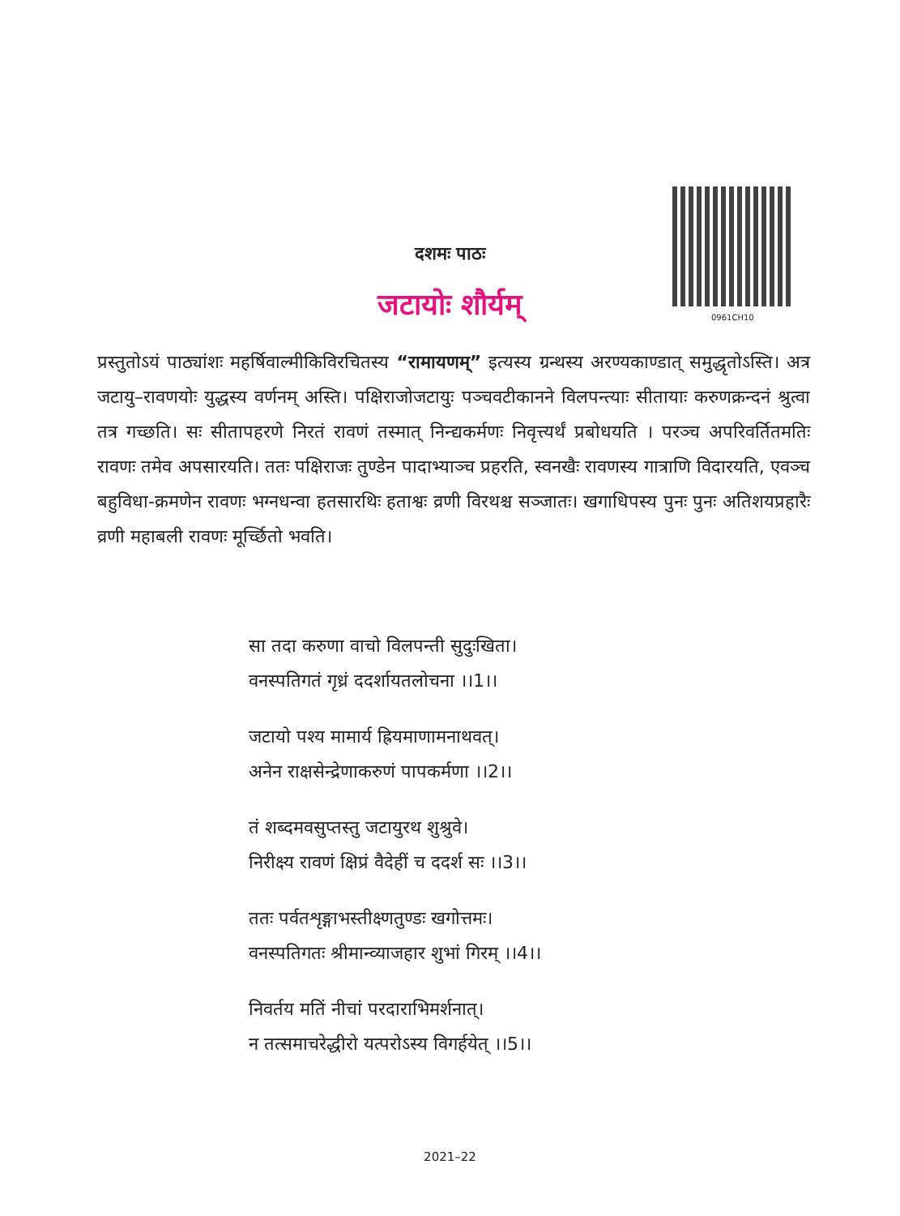0961CH10
दशमः पाठः
जटायोः शौर्यम्
प्रस्तुतोऽयं पाठ्यांशः महर्षिवाल्मीकिविरचितस्य “रामायणम्” इत्यस्य ग्रन्थस्य अरण्यकाण्डात् समुद्धृतोऽस्ति। अत्र जटायु–रावणयोः युद्धस्य वर्णनम् अस्ति। पक्षिराजोजटायुः पञ्चवटीकानने विलपन्त्याः सीतायाः करुणक्रन्दनं श्रुत्वा तत्र गच्छति। सः सीतापहरणे निरतं रावणं तस्मात् निन्द्यकर्मणः निवृत्त्यर्थं प्रबोधयति । परञ्च अपरिवर्तितमतिः रावणः तमेव अपसारयति। ततः पक्षिराजः तुण्डेन पादाभ्याञ्च प्रहरति, स्वनखैः रावणस्य गात्राणि विदारयति, एवञ्च बहुविधा-क्रमणेन रावणः भग्नधन्वा हतसारथिः हताश्वः व्रणी विरथश्च सञ्जातः। खगाधिपस्य पुनः पुनः अतिशयप्रहारैः व्रणी महाबली रावणः मूर्च्छितो भवति।
सा तदा करुणा वाचो विलपन्ती सुदुःखिता।
वनस्पतिगतं गृध्रं ददर्शायतलोचना ।।1।।
जटायो पश्य मामार्य ह्रियमाणामनाथवत्।
अनेन राक्षसेन्द्रेणाकरुणं पापकर्मणा ।।2।।
तं शब्दमवसुप्तस्तु जटायुरथ शुश्रुवे।
निरीक्ष्य रावणं क्षिप्रं वैदेहीं च ददर्श सः ।।3।।
ततः पर्वतशृङ्गाभस्तीक्ष्णतुण्डः खगोत्तमः।
वनस्पतिगतः श्रीमान्व्याजहार शुभां गिरम् ।।4।।
निवर्तय मतिं नीचां परदाराभिमर्शनात्।
न तत्समाचरेद्धीरो यत्परोऽस्य विगर्हयेत् ।।5।।
2021–22